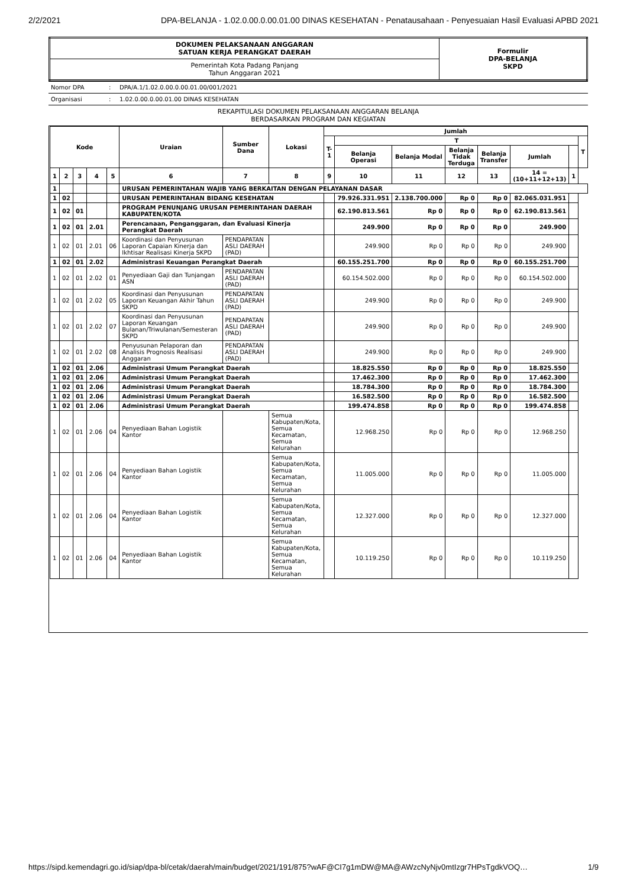2/2/2021 DPA-BELANJA - 1.02.0.00.0.00.01.00 DINAS KESEHATAN - Penatausahaan - Penyesuaian Hasil Evaluasi APBD 2021
| DOKUMEN PELAKSANAAN ANGGARAN SATUAN KERJA PERANGKAT DAERAH | Formulir DPA-BELANJA SKPD |
| Pemerintah Kota Padang Panjang Tahun Anggaran 2021 | |
| Nomor DPA | : | DPA/A.1/1.02.0.00.0.00.01.00/001/2021 |
| Organisasi | : | 1.02.0.00.0.00.01.00 DINAS KESEHATAN |
| REKAPITULASI DOKUMEN PELAKSANAAN ANGGARAN BELANJA BERDASARKAN PROGRAM DAN KEGIATAN | | |
| Kode | | | | | Uraian | Sumber Dana | Lokasi | Jumlah | | | | | | | |
| --- | --- | --- | --- | --- | --- | --- | --- | --- | --- | --- | --- | --- | --- | --- | --- |
| | | | | | | | | T-1 | T | | | | | | T |
| | | | | | | | | | Belanja Operasi | Belanja Modal | Belanja Tidak Terduga | Belanja Transfer | Jumlah | | |
| 1 | 2 | 3 | 4 | 5 | 6 | 7 | 8 | 9 | 10 | 11 | 12 | 13 | 14 = (10+11+12+13) | 1 | |
| 1 | | | | | URUSAN PEMERINTAHAN WAJIB YANG BERKAITAN DENGAN PELAYANAN DASAR | | | | | | | | | | |
| 1 | 02 | | | | URUSAN PEMERINTAHAN BIDANG KESEHATAN | | | | 79.926.331.951 | 2.138.700.000 | Rp 0 | Rp 0 | 82.065.031.951 | | |
| 1 | 02 | 01 | | | PROGRAM PENUNJANG URUSAN PEMERINTAHAN DAERAH KABUPATEN/KOTA | | | | 62.190.813.561 | Rp 0 | Rp 0 | Rp 0 | 62.190.813.561 | | |
| 1 | 02 | 01 | 2.01 | | Perencanaan, Penganggaran, dan Evaluasi Kinerja Perangkat Daerah | | | | 249.900 | Rp 0 | Rp 0 | Rp 0 | 249.900 | | |
| 1 | 02 | 01 | 2.01 | 06 | Koordinasi dan Penyusunan Laporan Capaian Kinerja dan Ikhtisar Realisasi Kinerja SKPD | PENDAPATAN ASLI DAERAH (PAD) | | | 249.900 | Rp 0 | Rp 0 | Rp 0 | 249.900 | | |
| 1 | 02 | 01 | 2.02 | | Administrasi Keuangan Perangkat Daerah | | | | 60.155.251.700 | Rp 0 | Rp 0 | Rp 0 | 60.155.251.700 | | |
| 1 | 02 | 01 | 2.02 | 01 | Penyediaan Gaji dan Tunjangan ASN | PENDAPATAN ASLI DAERAH (PAD) | | | 60.154.502.000 | Rp 0 | Rp 0 | Rp 0 | 60.154.502.000 | | |
| 1 | 02 | 01 | 2.02 | 05 | Koordinasi dan Penyusunan Laporan Keuangan Akhir Tahun SKPD | PENDAPATAN ASLI DAERAH (PAD) | | | 249.900 | Rp 0 | Rp 0 | Rp 0 | 249.900 | | |
| 1 | 02 | 01 | 2.02 | 07 | Koordinasi dan Penyusunan Laporan Keuangan Bulanan/Triwulanan/Semesteran SKPD | PENDAPATAN ASLI DAERAH (PAD) | | | 249.900 | Rp 0 | Rp 0 | Rp 0 | 249.900 | | |
| 1 | 02 | 01 | 2.02 | 08 | Penyusunan Pelaporan dan Analisis Prognosis Realisasi Anggaran | PENDAPATAN ASLI DAERAH (PAD) | | | 249.900 | Rp 0 | Rp 0 | Rp 0 | 249.900 | | |
| 1 | 02 | 01 | 2.06 | | Administrasi Umum Perangkat Daerah | | | | 18.825.550 | Rp 0 | Rp 0 | Rp 0 | 18.825.550 | | |
| 1 | 02 | 01 | 2.06 | | Administrasi Umum Perangkat Daerah | | | | 17.462.300 | Rp 0 | Rp 0 | Rp 0 | 17.462.300 | | |
| 1 | 02 | 01 | 2.06 | | Administrasi Umum Perangkat Daerah | | | | 18.784.300 | Rp 0 | Rp 0 | Rp 0 | 18.784.300 | | |
| 1 | 02 | 01 | 2.06 | | Administrasi Umum Perangkat Daerah | | | | 16.582.500 | Rp 0 | Rp 0 | Rp 0 | 16.582.500 | | |
| 1 | 02 | 01 | 2.06 | | Administrasi Umum Perangkat Daerah | | | | 199.474.858 | Rp 0 | Rp 0 | Rp 0 | 199.474.858 | | |
| 1 | 02 | 01 | 2.06 | 04 | Penyediaan Bahan Logistik Kantor | | Semua Kabupaten/Kota, Semua Kecamatan, Semua Kelurahan | | 12.968.250 | Rp 0 | Rp 0 | Rp 0 | 12.968.250 | | |
| 1 | 02 | 01 | 2.06 | 04 | Penyediaan Bahan Logistik Kantor | | Semua Kabupaten/Kota, Semua Kecamatan, Semua Kelurahan | | 11.005.000 | Rp 0 | Rp 0 | Rp 0 | 11.005.000 | | |
| 1 | 02 | 01 | 2.06 | 04 | Penyediaan Bahan Logistik Kantor | | Semua Kabupaten/Kota, Semua Kecamatan, Semua Kelurahan | | 12.327.000 | Rp 0 | Rp 0 | Rp 0 | 12.327.000 | | |
| 1 | 02 | 01 | 2.06 | 04 | Penyediaan Bahan Logistik Kantor | | Semua Kabupaten/Kota, Semua Kecamatan, Semua Kelurahan | | 10.119.250 | Rp 0 | Rp 0 | Rp 0 | 10.119.250 | | |
https://sipd.kemendagri.go.id/siap/dpa-bl/cetak/daerah/main/budget/2021/191/875?wAF@CI7g1mDW@MA@AWzcNyNjv0mtIzgr7HPsTgdkVOQ… 1/9